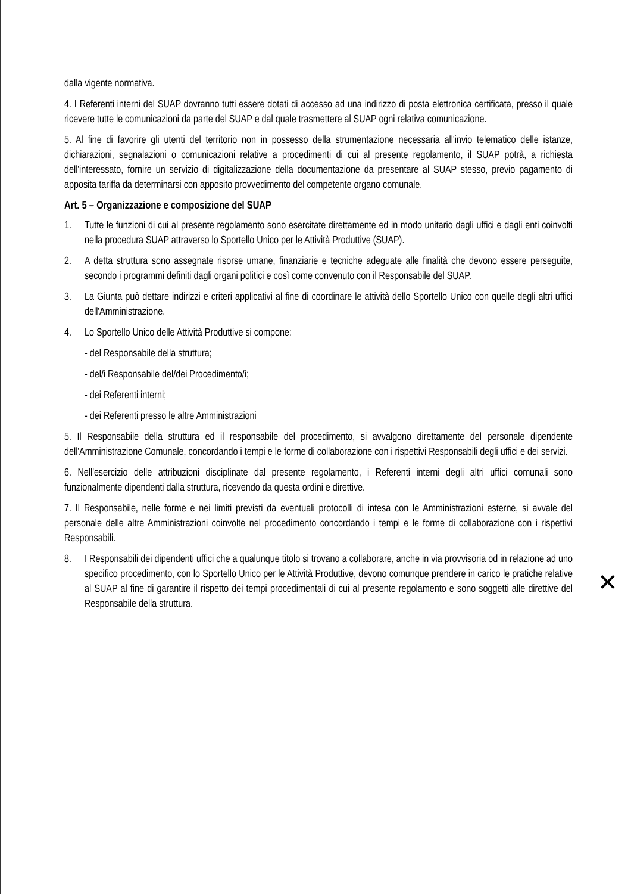dalla vigente normativa.
4. I Referenti interni del SUAP dovranno tutti essere dotati di accesso ad una indirizzo di posta elettronica certificata, presso il quale ricevere tutte le comunicazioni da parte del SUAP e dal quale trasmettere al SUAP ogni relativa comunicazione.
5. Al fine di favorire gli utenti del territorio non in possesso della strumentazione necessaria all'invio telematico delle istanze, dichiarazioni, segnalazioni o comunicazioni relative a procedimenti di cui al presente regolamento, il SUAP potrà, a richiesta dell'interessato, fornire un servizio di digitalizzazione della documentazione da presentare al SUAP stesso, previo pagamento di apposita tariffa da determinarsi con apposito provvedimento del competente organo comunale.
Art. 5 – Organizzazione e composizione del SUAP
1. Tutte le funzioni di cui al presente regolamento sono esercitate direttamente ed in modo unitario dagli uffici e dagli enti coinvolti nella procedura SUAP attraverso lo Sportello Unico per le Attività Produttive (SUAP).
2. A detta struttura sono assegnate risorse umane, finanziarie e tecniche adeguate alle finalità che devono essere perseguite, secondo i programmi definiti dagli organi politici e così come convenuto con il Responsabile del SUAP.
3. La Giunta può dettare indirizzi e criteri applicativi al fine di coordinare le attività dello Sportello Unico con quelle degli altri uffici dell'Amministrazione.
4. Lo Sportello Unico delle Attività Produttive si compone:
- del Responsabile della struttura;
- del/i Responsabile del/dei Procedimento/i;
- dei Referenti interni;
- dei Referenti presso le altre Amministrazioni
5. Il Responsabile della struttura ed il responsabile del procedimento, si avvalgono direttamente del personale dipendente dell'Amministrazione Comunale, concordando i tempi e le forme di collaborazione con i rispettivi Responsabili degli uffici e dei servizi.
6. Nell'esercizio delle attribuzioni disciplinate dal presente regolamento, i Referenti interni degli altri uffici comunali sono funzionalmente dipendenti dalla struttura, ricevendo da questa ordini e direttive.
7. Il Responsabile, nelle forme e nei limiti previsti da eventuali protocolli di intesa con le Amministrazioni esterne, si avvale del personale delle altre Amministrazioni coinvolte nel procedimento concordando i tempi e le forme di collaborazione con i rispettivi Responsabili.
8. I Responsabili dei dipendenti uffici che a qualunque titolo si trovano a collaborare, anche in via provvisoria od in relazione ad uno specifico procedimento, con lo Sportello Unico per le Attività Produttive, devono comunque prendere in carico le pratiche relative al SUAP al fine di garantire il rispetto dei tempi procedimentali di cui al presente regolamento e sono soggetti alle direttive del Responsabile della struttura.
✕